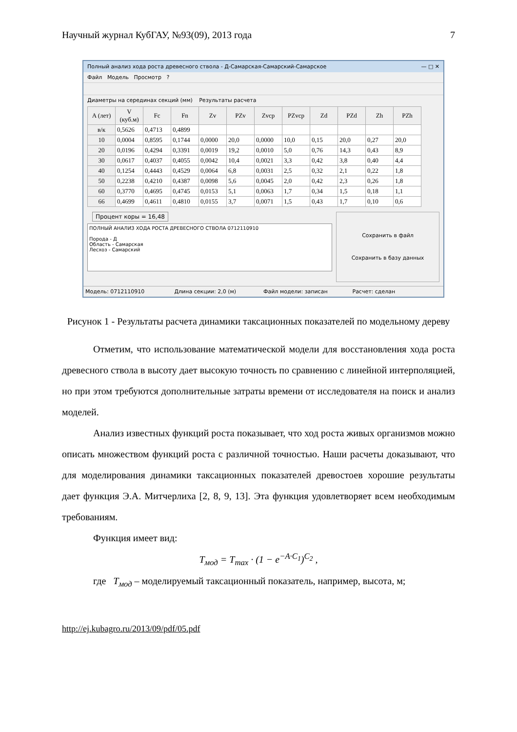Научный журнал КубГАУ, №93(09), 2013 года 7
Полный анализ хода роста древесного ствола - Д-Самарская-Самарский-Самарское — □ ✕
Файл Модель Просмотр ?
Диаметры на серединах секций (мм) Результаты расчета
| A (лет) | V (куб.м) | Fc | Fn | Zv | PZv | Zvcp | PZvcp | Zd | PZd | Zh | PZh |
| --- | --- | --- | --- | --- | --- | --- | --- | --- | --- | --- | --- |
| в/к | 0,5626 | 0,4713 | 0,4899 | | | | | | | | |
| 10 | 0,0004 | 0,8595 | 0,1744 | 0,0000 | 20,0 | 0,0000 | 10,0 | 0,15 | 20,0 | 0,27 | 20,0 |
| 20 | 0,0196 | 0,4294 | 0,3391 | 0,0019 | 19,2 | 0,0010 | 5,0 | 0,76 | 14,3 | 0,43 | 8,9 |
| 30 | 0,0617 | 0,4037 | 0,4055 | 0,0042 | 10,4 | 0,0021 | 3,3 | 0,42 | 3,8 | 0,40 | 4,4 |
| 40 | 0,1254 | 0,4443 | 0,4529 | 0,0064 | 6,8 | 0,0031 | 2,5 | 0,32 | 2,1 | 0,22 | 1,8 |
| 50 | 0,2238 | 0,4210 | 0,4387 | 0,0098 | 5,6 | 0,0045 | 2,0 | 0,42 | 2,3 | 0,26 | 1,8 |
| 60 | 0,3770 | 0,4695 | 0,4745 | 0,0153 | 5,1 | 0,0063 | 1,7 | 0,34 | 1,5 | 0,18 | 1,1 |
| 66 | 0,4699 | 0,4611 | 0,4810 | 0,0155 | 3,7 | 0,0071 | 1,5 | 0,43 | 1,7 | 0,10 | 0,6 |
Процент коры = 16,48
ПОЛНЫЙ АНАЛИЗ ХОДА РОСТА ДРЕВЕСНОГО СТВОЛА 0712110910
Порода - Д
Область - Самарская
Лесхоз - Самарский
Сохранить в файл
Сохранить в базу данных
Модель: 0712110910 Длина секции: 2,0 (м) Файл модели: записан Расчет: сделан
Рисунок 1 - Результаты расчета динамики таксационных показателей по модельному дереву
Отметим, что использование математической модели для восстановления хода роста древесного ствола в высоту дает высокую точность по сравнению с линейной интерполяцией, но при этом требуются дополнительные затраты времени от исследователя на поиск и анализ моделей.
Анализ известных функций роста показывает, что ход роста живых организмов можно описать множеством функций роста с различной точностью. Наши расчеты доказывают, что для моделирования динамики таксационных показателей древостоев хорошие результаты дает функция Э.А. Митчерлиха [2, 8, 9, 13]. Эта функция удовлетворяет всем необходимым требованиям.
Функция имеет вид:
T<sub>мод</sub> = T<sub>max</sub> · (1 − e<sup>−A·C<sub>1</sub></sup>)<sup>C<sub>2</sub></sup> ,
где T<sub>мод</sub> – моделируемый таксационный показатель, например, высота, м;
http://ej.kubagro.ru/2013/09/pdf/05.pdf